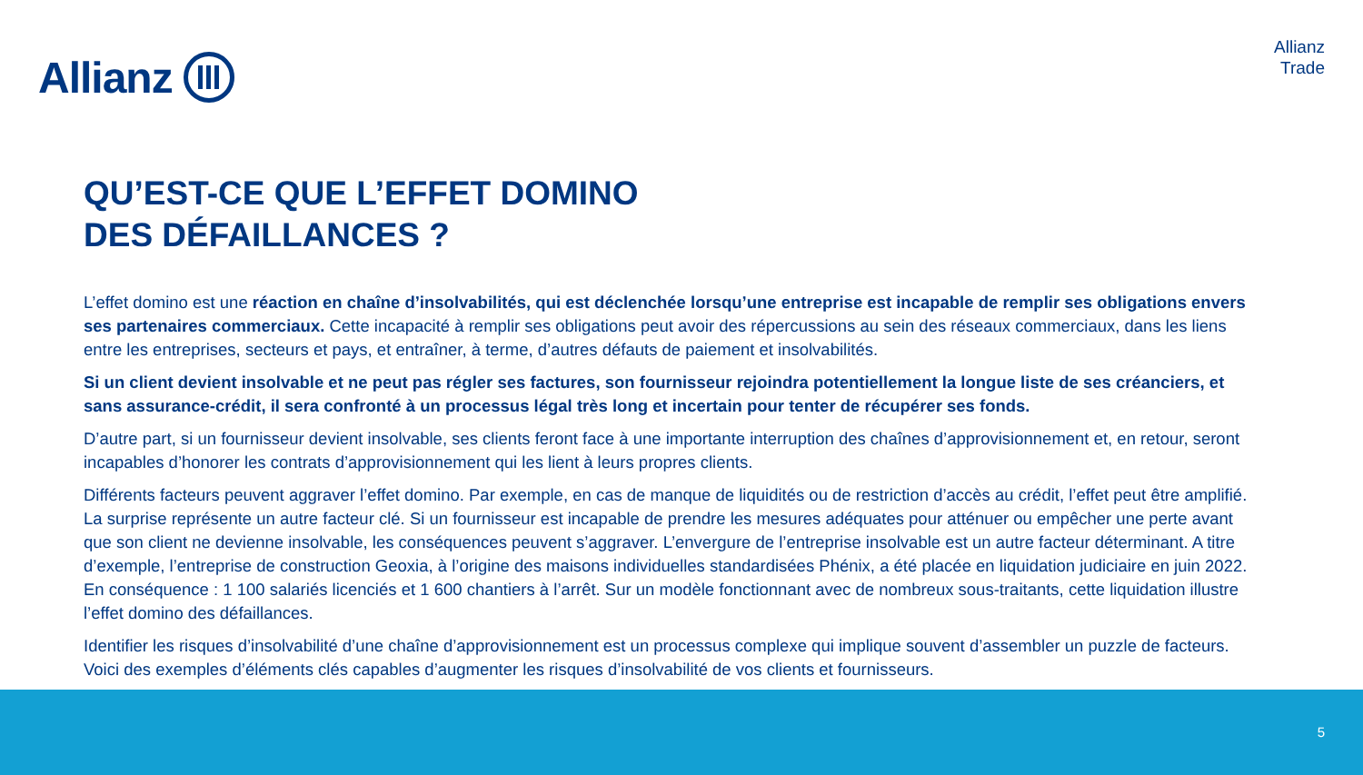Allianz
Allianz
Trade
QU’EST-CE QUE L’EFFET DOMINO
DES DÉFAILLANCES ?
L’effet domino est une réaction en chaîne d’insolvabilités, qui est déclenchée lorsqu’une entreprise est incapable de remplir ses obligations envers ses partenaires commerciaux. Cette incapacité à remplir ses obligations peut avoir des répercussions au sein des réseaux commerciaux, dans les liens entre les entreprises, secteurs et pays, et entraîner, à terme, d’autres défauts de paiement et insolvabilités.
Si un client devient insolvable et ne peut pas régler ses factures, son fournisseur rejoindra potentiellement la longue liste de ses créanciers, et sans assurance-crédit, il sera confronté à un processus légal très long et incertain pour tenter de récupérer ses fonds.
D’autre part, si un fournisseur devient insolvable, ses clients feront face à une importante interruption des chaînes d’approvisionnement et, en retour, seront incapables d’honorer les contrats d’approvisionnement qui les lient à leurs propres clients.
Différents facteurs peuvent aggraver l’effet domino. Par exemple, en cas de manque de liquidités ou de restriction d’accès au crédit, l’effet peut être amplifié. La surprise représente un autre facteur clé. Si un fournisseur est incapable de prendre les mesures adéquates pour atténuer ou empêcher une perte avant que son client ne devienne insolvable, les conséquences peuvent s’aggraver. L’envergure de l’entreprise insolvable est un autre facteur déterminant. A titre d’exemple, l’entreprise de construction Geoxia, à l’origine des maisons individuelles standardisées Phénix, a été placée en liquidation judiciaire en juin 2022. En conséquence : 1 100 salariés licenciés et 1 600 chantiers à l’arrêt. Sur un modèle fonctionnant avec de nombreux sous-traitants, cette liquidation illustre l’effet domino des défaillances.
Identifier les risques d’insolvabilité d’une chaîne d’approvisionnement est un processus complexe qui implique souvent d’assembler un puzzle de facteurs. Voici des exemples d’éléments clés capables d’augmenter les risques d’insolvabilité de vos clients et fournisseurs.
5